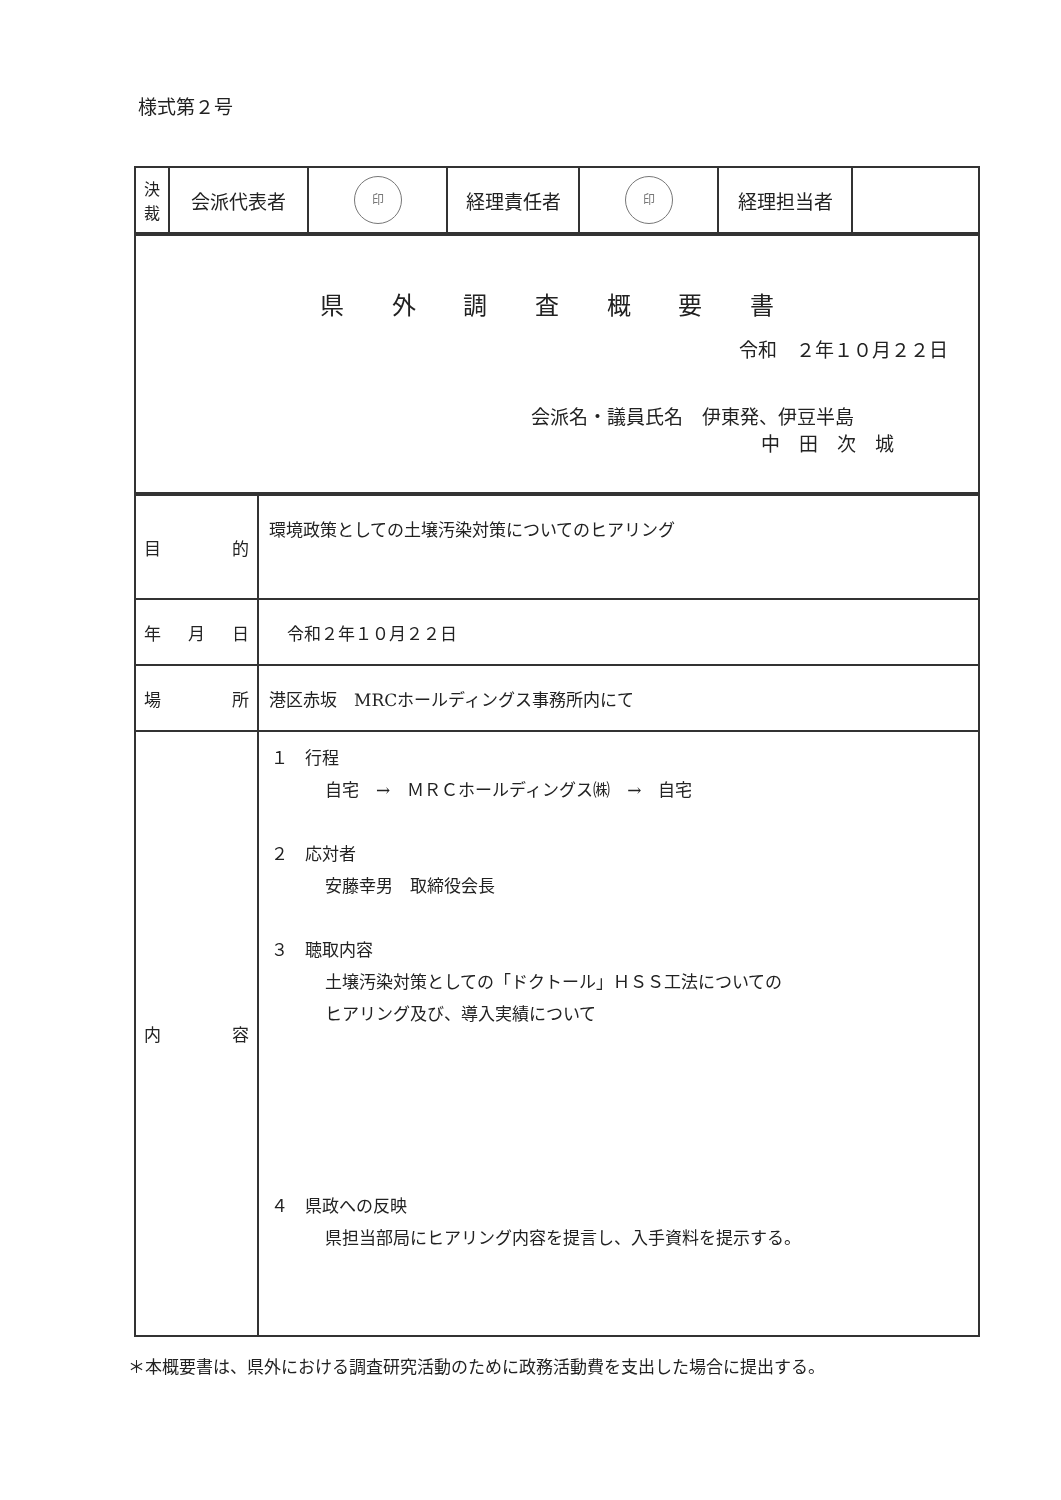様式第２号
| 決 裁 | 会派代表者 | 印 | 経理責任者 | 印 | 経理担当者 | |
| 県 外 調 査 概 要 書 令和 ２年１０月２２日 会派名・議員氏名 伊東発、伊豆半島 中 田 次 城 |
| 目 的 | 環境政策としての土壌汚染対策についてのヒアリング |
| 年 月 日 | 令和２年１０月２２日 |
| 場 所 | 港区赤坂 MRCホールディングス事務所内にて |
| 内 容 | １ 行程 自宅 → ＭＲＣホールディングス㈱ → 自宅 ２ 応対者 安藤幸男 取締役会長 ３ 聴取内容 土壌汚染対策としての「ドクトール」ＨＳＳ工法についての ヒアリング及び、導入実績について ４ 県政への反映 県担当部局にヒアリング内容を提言し、入手資料を提示する。 |
＊本概要書は、県外における調査研究活動のために政務活動費を支出した場合に提出する。